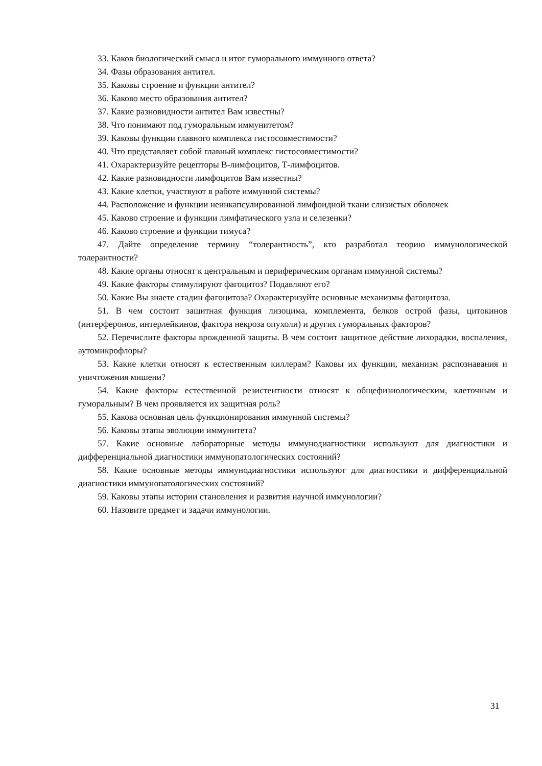33. Каков биологический смысл и итог гуморального иммунного ответа?
34. Фазы образования антител.
35. Каковы строение и функции антител?
36. Каково место образования антител?
37. Какие разновидности антител Вам известны?
38. Что понимают под гуморальным иммунитетом?
39. Каковы функции главного комплекса гистосовместимости?
40. Что представляет собой главный комплекс гистосовместимости?
41. Охарактеризуйте рецепторы В-лимфоцитов, Т-лимфоцитов.
42. Какие разновидности лимфоцитов Вам известны?
43. Какие клетки, участвуют в работе иммунной системы?
44. Расположение и функции неинкапсулированной лимфоидной ткани слизистых оболочек
45. Каково строение и функции лимфатического узла и селезенки?
46. Каково строение и функции тимуса?
47. Дайте определение термину “толерантность”, кто разработал теорию иммунологической толерантности?
48. Какие органы относят к центральным и периферическим органам иммунной системы?
49. Какие факторы стимулируют фагоцитоз? Подавляют его?
50. Какие Вы знаете стадии фагоцитоза? Охарактеризуйте основные механизмы фагоцитоза.
51. В чем состоит защитная функция лизоцима, комплемента, белков острой фазы, цитокинов (интерферонов, интерлейкинов, фактора некроза опухоли) и других гуморальных факторов?
52. Перечислите факторы врожденной защиты. В чем состоит защитное действие лихорадки, воспаления, аутомикрофлоры?
53. Какие клетки относят к естественным киллерам? Каковы их функции, механизм распознавания и уничтожения мишени?
54. Какие факторы естественной резистентности относят к общефизиологическим, клеточным и гуморальным? В чем проявляется их защитная роль?
55. Какова основная цель функционирования иммунной системы?
56. Каковы этапы эволюции иммунитета?
57. Какие основные лабораторные методы иммунодиагностики используют для диагностики и дифференциальной диагностики иммунопатологических состояний?
58. Какие основные методы иммунодиагностики используют для диагностики и дифференциальной диагностики иммунопатологических состояний?
59. Каковы этапы истории становления и развития научной иммунологии?
60. Назовите предмет и задачи иммунологии.
31